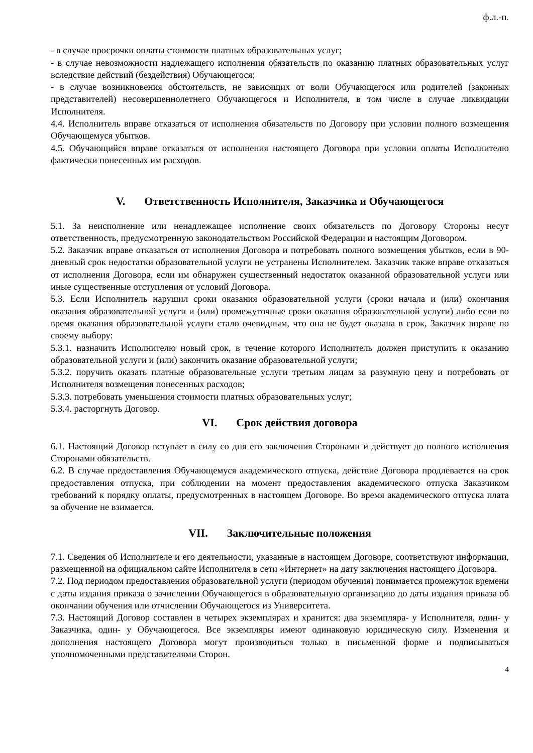ф.л.-п.
- в случае просрочки оплаты стоимости платных образовательных услуг;
- в случае невозможности надлежащего исполнения обязательств по оказанию платных образовательных услуг вследствие действий (бездействия) Обучающегося;
- в случае возникновения обстоятельств, не зависящих от воли Обучающегося или родителей (законных представителей) несовершеннолетнего Обучающегося и Исполнителя, в том числе в случае ликвидации Исполнителя.
4.4. Исполнитель вправе отказаться от исполнения обязательств по Договору при условии полного возмещения Обучающемуся убытков.
4.5. Обучающийся вправе отказаться от исполнения настоящего Договора при условии оплаты Исполнителю фактически понесенных им расходов.
V. Ответственность Исполнителя, Заказчика и Обучающегося
5.1. За неисполнение или ненадлежащее исполнение своих обязательств по Договору Стороны несут ответственность, предусмотренную законодательством Российской Федерации и настоящим Договором.
5.2. Заказчик вправе отказаться от исполнения Договора и потребовать полного возмещения убытков, если в 90-дневный срок недостатки образовательной услуги не устранены Исполнителем. Заказчик также вправе отказаться от исполнения Договора, если им обнаружен существенный недостаток оказанной образовательной услуги или иные существенные отступления от условий Договора.
5.3. Если Исполнитель нарушил сроки оказания образовательной услуги (сроки начала и (или) окончания оказания образовательной услуги и (или) промежуточные сроки оказания образовательной услуги) либо если во время оказания образовательной услуги стало очевидным, что она не будет оказана в срок, Заказчик вправе по своему выбору:
5.3.1. назначить Исполнителю новый срок, в течение которого Исполнитель должен приступить к оказанию образовательной услуги и (или) закончить оказание образовательной услуги;
5.3.2. поручить оказать платные образовательные услуги третьим лицам за разумную цену и потребовать от Исполнителя возмещения понесенных расходов;
5.3.3. потребовать уменьшения стоимости платных образовательных услуг;
5.3.4. расторгнуть Договор.
VI. Срок действия договора
6.1. Настоящий Договор вступает в силу со дня его заключения Сторонами и действует до полного исполнения Сторонами обязательств.
6.2. В случае предоставления Обучающемуся академического отпуска, действие Договора продлевается на срок предоставления отпуска, при соблюдении на момент предоставления академического отпуска Заказчиком требований к порядку оплаты, предусмотренных в настоящем Договоре. Во время академического отпуска плата за обучение не взимается.
VII. Заключительные положения
7.1. Сведения об Исполнителе и его деятельности, указанные в настоящем Договоре, соответствуют информации, размещенной на официальном сайте Исполнителя в сети «Интернет» на дату заключения настоящего Договора.
7.2. Под периодом предоставления образовательной услуги (периодом обучения) понимается промежуток времени с даты издания приказа о зачислении Обучающегося в образовательную организацию до даты издания приказа об окончании обучения или отчислении Обучающегося из Университета.
7.3. Настоящий Договор составлен в четырех экземплярах и хранится: два экземпляра- у Исполнителя, один- у Заказчика, один- у Обучающегося. Все экземпляры имеют одинаковую юридическую силу. Изменения и дополнения настоящего Договора могут производиться только в письменной форме и подписываться уполномоченными представителями Сторон.
4